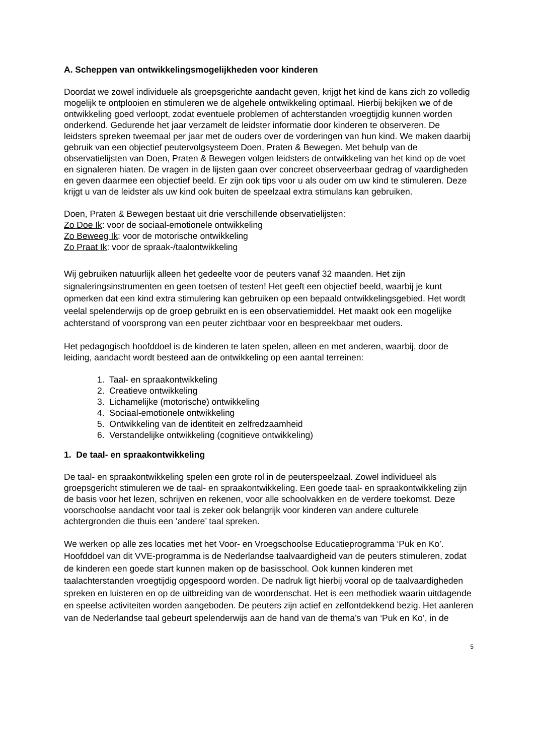A. Scheppen van ontwikkelingsmogelijkheden voor kinderen
Doordat we zowel individuele als groepsgerichte aandacht geven, krijgt het kind de kans zich zo volledig mogelijk te ontplooien en stimuleren we de algehele ontwikkeling optimaal. Hierbij bekijken we of de ontwikkeling goed verloopt, zodat eventuele problemen of achterstanden vroegtijdig kunnen worden onderkend. Gedurende het jaar verzamelt de leidster informatie door kinderen te observeren. De leidsters spreken tweemaal per jaar met de ouders over de vorderingen van hun kind. We maken daarbij gebruik van een objectief peutervolgsysteem Doen, Praten & Bewegen. Met behulp van de observatielijsten van Doen, Praten & Bewegen volgen leidsters de ontwikkeling van het kind op de voet en signaleren hiaten. De vragen in de lijsten gaan over concreet observeerbaar gedrag of vaardigheden en geven daarmee een objectief beeld. Er zijn ook tips voor u als ouder om uw kind te stimuleren. Deze krijgt u van de leidster als uw kind ook buiten de speelzaal extra stimulans kan gebruiken.
Doen, Praten & Bewegen bestaat uit drie verschillende observatielijsten:
Zo Doe Ik: voor de sociaal-emotionele ontwikkeling
Zo Beweeg Ik: voor de motorische ontwikkeling
Zo Praat Ik: voor de spraak-/taalontwikkeling
Wij gebruiken natuurlijk alleen het gedeelte voor de peuters vanaf 32 maanden. Het zijn signaleringsinstrumenten en geen toetsen of testen! Het geeft een objectief beeld, waarbij je kunt opmerken dat een kind extra stimulering kan gebruiken op een bepaald ontwikkelingsgebied. Het wordt veelal spelenderwijs op de groep gebruikt en is een observatiemiddel. Het maakt ook een mogelijke achterstand of voorsprong van een peuter zichtbaar voor en bespreekbaar met ouders.
Het pedagogisch hoofddoel is de kinderen te laten spelen, alleen en met anderen, waarbij, door de leiding, aandacht wordt besteed aan de ontwikkeling op een aantal terreinen:
1. Taal- en spraakontwikkeling
2. Creatieve ontwikkeling
3. Lichamelijke (motorische) ontwikkeling
4. Sociaal-emotionele ontwikkeling
5. Ontwikkeling van de identiteit en zelfredzaamheid
6. Verstandelijke ontwikkeling (cognitieve ontwikkeling)
1. De taal- en spraakontwikkeling
De taal- en spraakontwikkeling spelen een grote rol in de peuterspeelzaal. Zowel individueel als groepsgericht stimuleren we de taal- en spraakontwikkeling. Een goede taal- en spraakontwikkeling zijn de basis voor het lezen, schrijven en rekenen, voor alle schoolvakken en de verdere toekomst. Deze voorschoolse aandacht voor taal is zeker ook belangrijk voor kinderen van andere culturele achtergronden die thuis een ‘andere’ taal spreken.
We werken op alle zes locaties met het Voor- en Vroegschoolse Educatieprogramma ‘Puk en Ko’. Hoofddoel van dit VVE-programma is de Nederlandse taalvaardigheid van de peuters stimuleren, zodat de kinderen een goede start kunnen maken op de basisschool. Ook kunnen kinderen met taalachterstanden vroegtijdig opgespoord worden. De nadruk ligt hierbij vooral op de taalvaardigheden spreken en luisteren en op de uitbreiding van de woordenschat. Het is een methodiek waarin uitdagende en speelse activiteiten worden aangeboden. De peuters zijn actief en zelfontdekkend bezig. Het aanleren van de Nederlandse taal gebeurt spelenderwijs aan de hand van de thema’s van ‘Puk en Ko’, in de
5